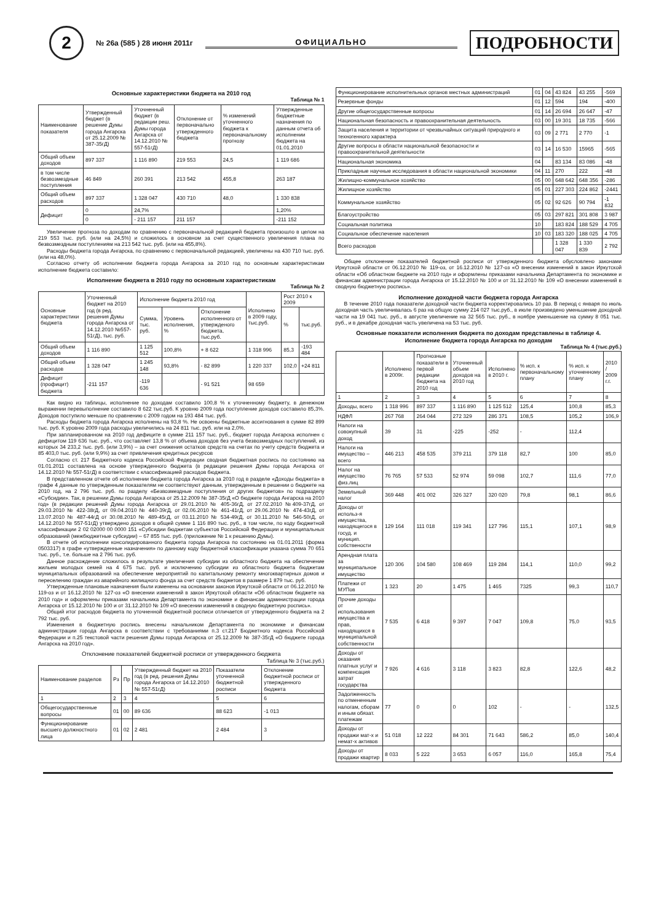2
№ 26а (585 ) 28 июня 2011г ОФИЦИАЛЬНО
ПОДРОБНОСТИ
Основные характеристики бюджета на 2010 год
Таблица № 1
| Наименование показателя | Утвержденный бюджет (в решение Думы города Ангарска от 25.12.2009 № 387-35гД) | Уточненный бюджет (в редакции реш. Думы города Ангарска от 14.12.2010 № 557-51гД) | Отклонение от первоначально утвержденного бюджета | % изменений уточненного бюджета к первоначальному прогнозу | Утвержденные бюджетные назначения по данным отчета об исполнении бюджета на 01.01.2010 |
| --- | --- | --- | --- | --- | --- |
| Общий объем доходов | 897 337 | 1 116 890 | 219 553 | 24,5 | 1 119 686 |
| в том числе безвозмездные поступления | 46 849 | 260 391 | 213 542 | 455,8 | 263 187 |
| Общий объем расходов | 897 337 | 1 328 047 | 430 710 | 48,0 | 1 330 838 |
| Дефицит | 0 | 24,7% | | | 1,20% |
| | 0 | - 211 157 | 211 157 | | -211 152 |
Увеличение прогноза по доходам по сравнению с первоначальной редакцией бюджета произошло в целом на 219 553 тыс. руб. (или на 24,5%) и сложилось в основном за счет существенного увеличения плана по безвозмездным поступлениям на 213 542 тыс. руб. (или на 455,8%).
Расходы бюджета города Ангарска, по сравнению с первоначальной редакцией, увеличены на 430 710 тыс. руб. (или на 48,0%).
Согласно отчету об исполнении бюджета города Ангарска за 2010 год по основным характеристикам исполнение бюджета составило:
Исполнение бюджета в 2010 году по основным характеристикам
Таблица № 2
| Основные характеристики бюджета | Уточненный бюджет на 2010 год (в ред. решения Думы города Ангарска от 14.12.2010 №557-51гД), тыс. руб. | Исполнение бюджета 2010 год | | | Исполнено в 2009 году, тыс.руб. | Рост 2010 к 2009 | |
| --- | --- | --- | --- | --- | --- | --- | --- |
| | | Сумма, тыс. руб. | Уровень исполнения, % | Отклонение исполненного от утвержденого бюджета, тыс.руб. | | % | тыс.руб. |
| Общий объем доходов | 1 116 890 | 1 125 512 | 100,8% | + 8 622 | 1 318 996 | 85,3 | -193 484 |
| Общий объем расходов | 1 328 047 | 1 245 148 | 93,8% | - 82 899 | 1 220 337 | 102,0 | +24 811 |
| Дефицит (профицит) бюджета | -211 157 | -119 636 | | - 91 521 | 98 659 | | |
Как видно из таблицы, исполнение по доходам составило 100,8 % к уточненному бюджету, в денежном выражении перевыполнение составило 8 622 тыс.руб. К уровню 2009 года поступление доходов составило 85,3%. Доходов поступило меньше по сравнению с 2009 годом на 193 484 тыс. руб.
Расходы бюджета города Ангарска исполнены на 93,8 %. Не освоены бюджетные ассигнования в сумме 82 899 тыс. руб. К уровню 2009 года расходы увеличились на 24 811 тыс. руб. или на 2,0%.
При запланированном на 2010 год дефиците в сумме 211 157 тыс. руб., бюджет города Ангарска исполнен с дефицитом 119 636 тыс. руб., что составляет 13,8 % от объема доходов без учета безвозмездных поступлений, из которых 34 233,2 тыс. руб. (или 3,9%) – за счет снижения остатков средств на счетах по учету средств бюджета и 85 403,0 тыс. руб. (или 9,9%) за счет привлечения кредитных ресурсов
Согласно ст. 217 Бюджетного кодекса Российской Федерации сводная бюджетная роспись по состоянию на 01.01.2011 составлена на основе утвержденного бюджета (в редакции решения Думы города Ангарска от 14.12.2010 № 557-51гД) в соответствии с классификацией расходов бюджета.
В представленном отчете об исполнении бюджета города Ангарска за 2010 год в разделе «Доходы бюджета» в графе 4 данные по утвержденным показателям не соответствуют данным, утвержденным в решении о бюджете на 2010 год, на 2 796 тыс. руб. по разделу «Безвозмездные поступления от других бюджетов» по подразделу «Субсидии». Так, в решении Думы города Ангарска от 25.12.2009 № 387-35гД «О бюджете города Ангарска на 2010 год» (в редакции решений Думы города Ангарска от 29.01.2010 № 405-36гД, от 27.02.2010 №409-37гД, от 29.03.2010 № 422-38гД, от 09.04.2010 № 440-39гД, от 02.06.2010 № 461-41гД, от 29.06.2010 № 474-43гД, от 13.07.2010 № 487-44гД от 30.08.2010 № 489-45гД, от 03.11.2010 № 534-49гД, от 30.11.2010 № 546-50гД, от 14.12.2010 № 557-51гД) утверждено доходов в общей сумме 1 116 890 тыс. руб., в том числе, по коду бюджетной классификации 2 02 02000 00 0000 151 «Субсидии бюджетам субъектов Российской Федерации и муниципальных образований (межбюджетные субсидии) – 67 855 тыс. руб. (приложение № 1 к решению Думы).
В отчете об исполнении консолидированного бюджета города Ангарска по состоянию на 01.01.2011 (форма 0503317) в графе «утвержденные назначения» по данному коду бюджетной классификации указана сумма 70 651 тыс. руб., т.е. больше на 2 796 тыс. руб.
Данное расхождение сложилось в результате увеличения субсидии из областного бюджета на обеспечение жильем молодых семей на 4 675 тыс. руб. и исключению субсидии из областного бюджета бюджетам муниципальных образований на обеспечение мероприятий по капитальному ремонту многоквартирных домов и переселению граждан из аварийного жилищного фонда за счет средств бюджетов в размере 1 879 тыс. руб.
Утвержденные плановые назначения были изменены на основании законов Иркутской области от 06.12.2010 № 119-оз и от 16.12.2010 № 127-оз «О внесении изменений в закон Иркутской области «Об областном бюджете на 2010 год» и оформлены приказами начальника Департамента по экономике и финансам администрации города Ангарска от 15.12.2010 № 100 и от 31.12.2010 № 109 «О внесении изменений в сводную бюджетную роспись».
Общий итог расходов бюджета по уточненной бюджетной росписи отличается от утвержденного бюджета на 2 792 тыс. руб.
Изменения в бюджетную роспись внесены начальником Департамента по экономике и финансам администрации города Ангарска в соответствии с требованиями п.3 ст.217 Бюджетного кодекса Российской Федерации и п.25 текстовой части решения Думы города Ангарска от 25.12.2009 № 387-35гД «О бюджете города Ангарска на 2010 год».
Отклонение показателей бюджетной росписи от утвержденного бюджета
Таблица № 3 (тыс.руб.)
| Наименование разделов | Рз | Пр | Утвержденный бюджет на 2010 год (в ред. решения Думы города Ангарска от 14.12.2010 № 557-51гД) | Показатели уточненной бюджетной росписи | Отклонение бюджетной росписи от утвержденного бюджета |
| --- | --- | --- | --- | --- | --- |
| 1 | 2 | 3 | 4 | 5 | 6 |
| Общегосударственные вопросы | 01 | 00 | 89 636 | 88 623 | -1 013 |
| Функционирование высшего должностного лица | 01 | 02 | 2 481 | 2 484 | 3 |
| Функционирование исполнительных органов местных администраций | 01 | 04 | 43 824 | 43 255 | -569 |
| Резервные фонды | 01 | 12 | 594 | 194 | -400 |
| Другие общегосударственные вопросы | 01 | 14 | 26 694 | 26 647 | -47 |
| Национальная безопасность и правоохранительная деятельность | 03 | 00 | 19 301 | 18 735 | -566 |
| Защита населения и территории от чрезвычайных ситуаций природного и техногенного характера | 03 | 09 | 2 771 | 2 770 | -1 |
| Другие вопросы в области национальной безопасности и правоохранительной деятельности | 03 | 14 | 16 530 | 15965 | -565 |
| Национальная экономика | 04 | | 83 134 | 83 086 | -48 |
| Прикладные научные исследования в области национальной экономики | 04 | 11 | 270 | 222 | -48 |
| Жилищно-коммунальное хозяйство | 05 | 00 | 648 642 | 648 356 | -286 |
| Жилищное хозяйство | 05 | 01 | 227 303 | 224 862 | -2441 |
| Коммунальное хозяйство | 05 | 02 | 92 626 | 90 794 | -1 832 |
| Благоустройство | 05 | 03 | 297 821 | 301 808 | 3 987 |
| Социальная политика | 10 | | 183 824 | 188 529 | 4 705 |
| Социальное обеспечение населения | 10 | 03 | 183 320 | 188 025 | 4 705 |
| Всего расходов | | | 1 328 047 | 1 330 839 | 2 792 |
Общее отклонение показателей бюджетной росписи от утвержденного бюджета обусловлено законами Иркутской области от 06.12.2010 № 119-оз, от 16.12.2010 № 127-оз «О внесении изменений в закон Иркутской области «Об областном бюджете на 2010 год» и оформлены приказами начальника Департамента по экономике и финансам администрации города Ангарска от 15.12.2010 № 100 и от 31.12.2010 № 109 «О внесении изменений в сводную бюджетную роспись».
Исполнение доходной части бюджета города Ангарска
В течение 2010 года показатели доходной части бюджета корректировались 10 раз. В период с января по июль доходная часть увеличивалась 6 раз на общую сумму 214 027 тыс.руб., в июле произведено уменьшение доходной части на 19 041 тыс. руб., в августе увеличение на 32 565 тыс. руб., в ноябре уменьшение на сумму 8 051 тыс. руб., и в декабре доходная часть увеличена на 53 тыс. руб.
Основные показатели исполнения бюджета по доходам представлены в таблице 4.
Исполнение бюджета города Ангарска по доходам
Таблица № 4 (тыс.руб.)
| | Исполнено в 2009г. | Прогнозные показатели в первой редакции бюджета на 2010 год | Уточненный объем доходов на 2010 год | Исполнено в 2010 г. | % исп. к первоначальному плану | % исп. к уточненному плану | 2010 / 2009 г.г. |
| --- | --- | --- | --- | --- | --- | --- | --- |
| 1 | 2 | 3 | 4 | 5 | 6 | 7 | 8 |
| Доходы, всего | 1 318 996 | 897 337 | 1 116 890 | 1 125 512 | 125,4 | 100,8 | 85,3 |
| НДФЛ | 267 768 | 264 044 | 272 329 | 286 371 | 108,5 | 105,2 | 106,9 |
| Налоги на совокупный доход | 39 | 31 | -225 | -252 | - | 112,4 | |
| Налоги на имущество – всего | 446 213 | 458 535 | 379 211 | 379 118 | 82,7 | 100 | 85,0 |
| Налог на имущество физ.лиц | 76 765 | 57 533 | 52 974 | 59 098 | 102,7 | 111,6 | 77,0 |
| Земельный налог | 369 448 | 401 002 | 326 327 | 320 020 | 79,8 | 98,1 | 86,6 |
| Доходы от использ-я имущества, находящегося в госуд. и муницип. собствености | 129 164 | 111 018 | 119 341 | 127 796 | 115,1 | 107,1 | 98,9 |
| Арендная плата за муниципальное имущество | 120 306 | 104 580 | 108 469 | 119 284 | 114,1 | 110,0 | 99,2 |
| Платежи от МУПов | 1 323 | 20 | 1 475 | 1 465 | 7325 | 99,3 | 110,7 |
| Прочие доходы от использования имущества и прав, находящихся в муниципальной собственности | 7 535 | 6 418 | 9 397 | 7 047 | 109,8 | 75,0 | 93,5 |
| Доходы от оказания платных услуг и компенсация затрат государства | 7 926 | 4 616 | 3 118 | 3 823 | 82,8 | 122,6 | 48,2 |
| Задолженность по отмененным налогам, сборам и иным обязат. платежам | 77 | 0 | 0 | 102 | - | - | 132,5 |
| Доходы от продажи мат-х и немат-х активов | 51 018 | 12 222 | 84 301 | 71 643 | 586,2 | 85,0 | 140,4 |
| Доходы от продажи квартир | 8 033 | 5 222 | 3 653 | 6 057 | 116,0 | 165,8 | 75,4 |